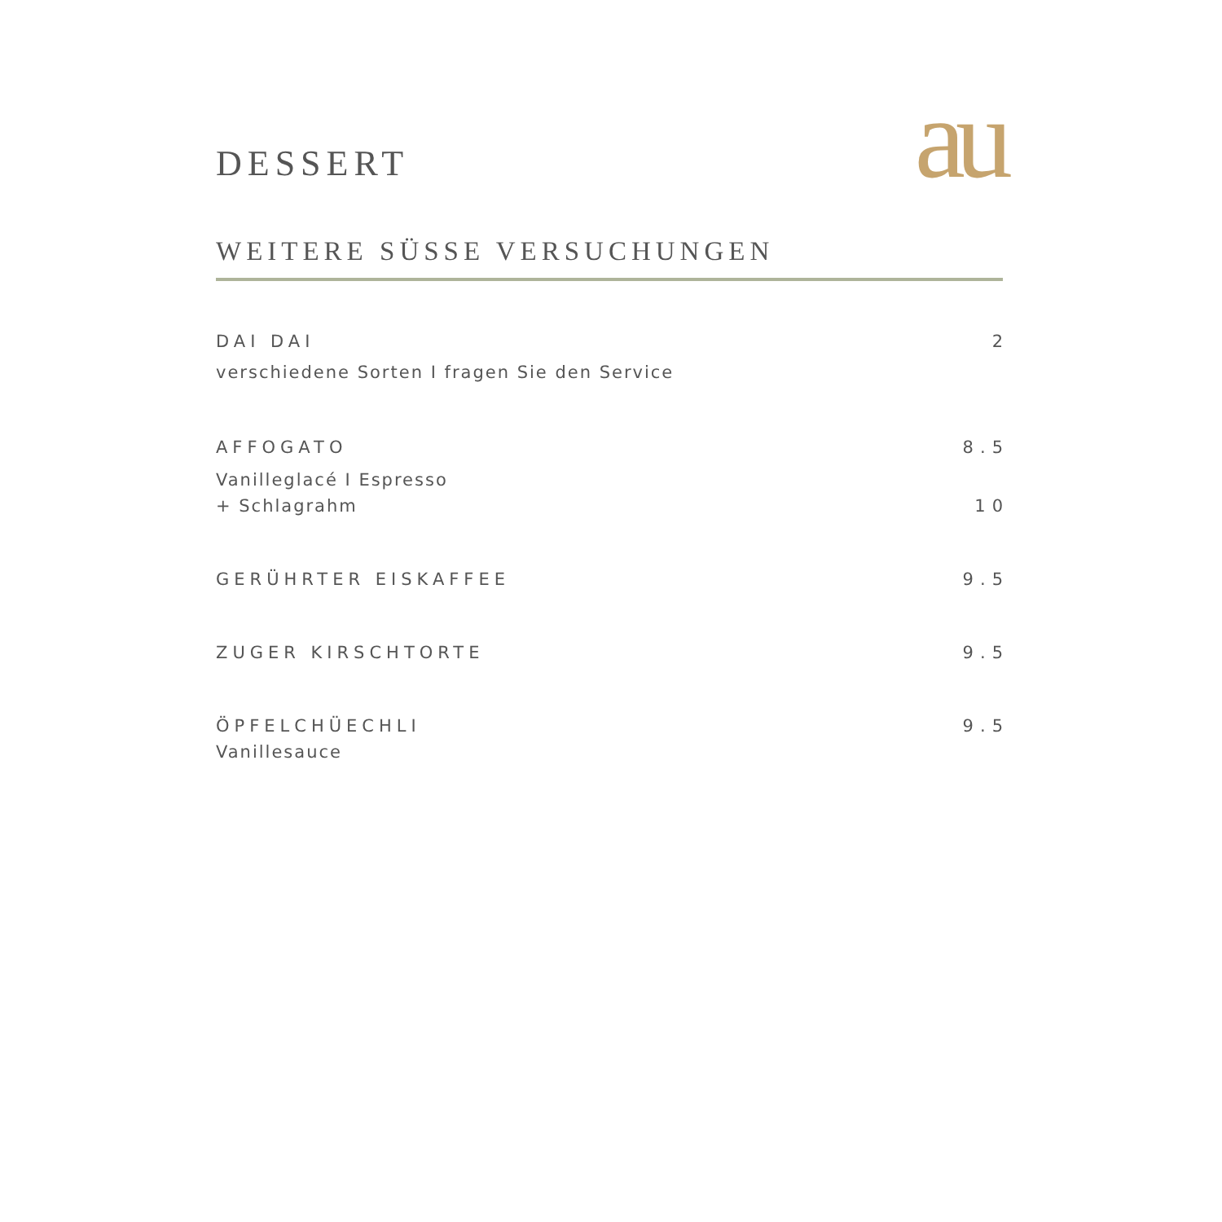DESSERT
au
WEITERE SÜSSE VERSUCHUNGEN
DAI DAI 2
verschiedene Sorten I fragen Sie den Service
AFFOGATO 8.5
Vanilleglacé I Espresso
+ Schlagrahm 10
GERÜHRTER EISKAFFEE 9.5
ZUGER KIRSCHTORTE 9.5
ÖPFELCHÜECHLI 9.5
Vanillesauce